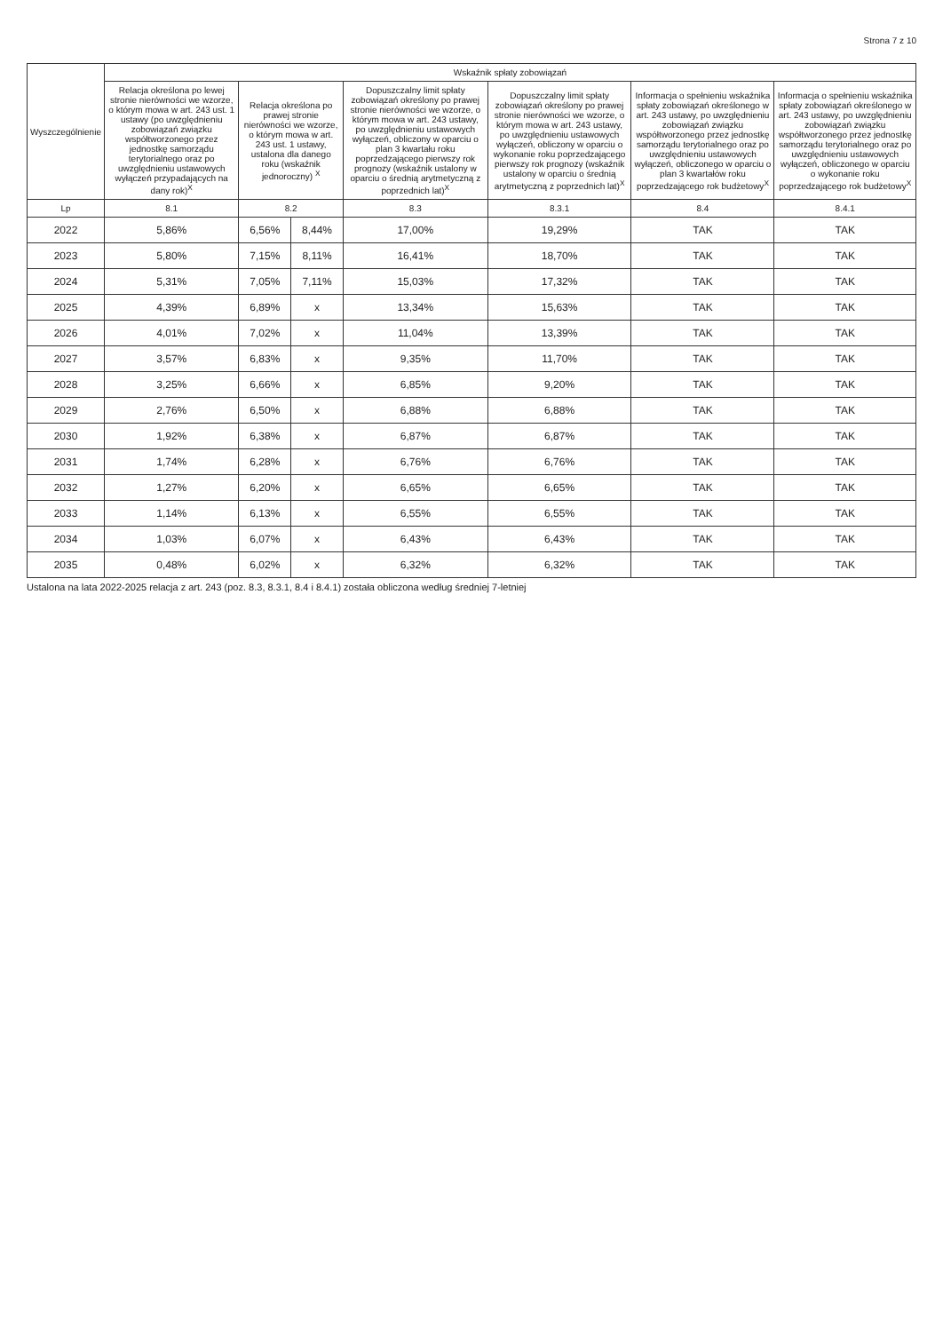Strona 7 z 10
| Wyszczególnienie | Wskaźnik spłaty zobowiązań | | | | | | |
| --- | --- | --- | --- | --- | --- | --- | --- |
| | Relacja określona po lewej stronie nierówności we wzorze, o którym mowa w art. 243 ust. 1 ustawy (po uwzględnieniu zobowiązań związku współtworzonego przez jednostkę samorządu terytorialnego oraz po uwzględnieniu ustawowych wyłączeń przypadających na dany rok)<sup>X</sup> | Relacja określona po prawej stronie nierówności we wzorze, o którym mowa w art. 243 ust. 1 ustawy, ustalona dla danego roku (wskaźnik jednoroczny) <sup>X</sup> | | Dopuszczalny limit spłaty zobowiązań określony po prawej stronie nierówności we wzorze, o którym mowa w art. 243 ustawy, po uwzględnieniu ustawowych wyłączeń, obliczony w oparciu o plan 3 kwartału roku poprzedzającego pierwszy rok prognozy (wskaźnik ustalony w oparciu o średnią arytmetyczną z poprzednich lat)<sup>X</sup> | Dopuszczalny limit spłaty zobowiązań określony po prawej stronie nierówności we wzorze, o którym mowa w art. 243 ustawy, po uwzględnieniu ustawowych wyłączeń, obliczony w oparciu o wykonanie roku poprzedzającego pierwszy rok prognozy (wskaźnik ustalony w oparciu o średnią arytmetyczną z poprzednich lat)<sup>X</sup> | Informacja o spełnieniu wskaźnika spłaty zobowiązań określonego w art. 243 ustawy, po uwzględnieniu zobowiązań związku współtworzonego przez jednostkę samorządu terytorialnego oraz po uwzględnieniu ustawowych wyłączeń, obliczonego w oparciu o plan 3 kwartałów roku poprzedzającego rok budżetowy<sup>X</sup> | Informacja o spełnieniu wskaźnika spłaty zobowiązań określonego w art. 243 ustawy, po uwzględnieniu zobowiązań związku współtworzonego przez jednostkę samorządu terytorialnego oraz po uwzględnieniu ustawowych wyłączeń, obliczonego w oparciu o wykonanie roku poprzedzającego rok budżetowy<sup>X</sup> |
| Lp | 8.1 | 8.2 | | 8.3 | 8.3.1 | 8.4 | 8.4.1 |
| 2022 | 5,86% | 6,56% | 8,44% | 17,00% | 19,29% | TAK | TAK |
| 2023 | 5,80% | 7,15% | 8,11% | 16,41% | 18,70% | TAK | TAK |
| 2024 | 5,31% | 7,05% | 7,11% | 15,03% | 17,32% | TAK | TAK |
| 2025 | 4,39% | 6,89% | x | 13,34% | 15,63% | TAK | TAK |
| 2026 | 4,01% | 7,02% | x | 11,04% | 13,39% | TAK | TAK |
| 2027 | 3,57% | 6,83% | x | 9,35% | 11,70% | TAK | TAK |
| 2028 | 3,25% | 6,66% | x | 6,85% | 9,20% | TAK | TAK |
| 2029 | 2,76% | 6,50% | x | 6,88% | 6,88% | TAK | TAK |
| 2030 | 1,92% | 6,38% | x | 6,87% | 6,87% | TAK | TAK |
| 2031 | 1,74% | 6,28% | x | 6,76% | 6,76% | TAK | TAK |
| 2032 | 1,27% | 6,20% | x | 6,65% | 6,65% | TAK | TAK |
| 2033 | 1,14% | 6,13% | x | 6,55% | 6,55% | TAK | TAK |
| 2034 | 1,03% | 6,07% | x | 6,43% | 6,43% | TAK | TAK |
| 2035 | 0,48% | 6,02% | x | 6,32% | 6,32% | TAK | TAK |
Ustalona na lata 2022-2025 relacja z art. 243 (poz. 8.3, 8.3.1, 8.4 i 8.4.1) została obliczona według średniej 7-letniej